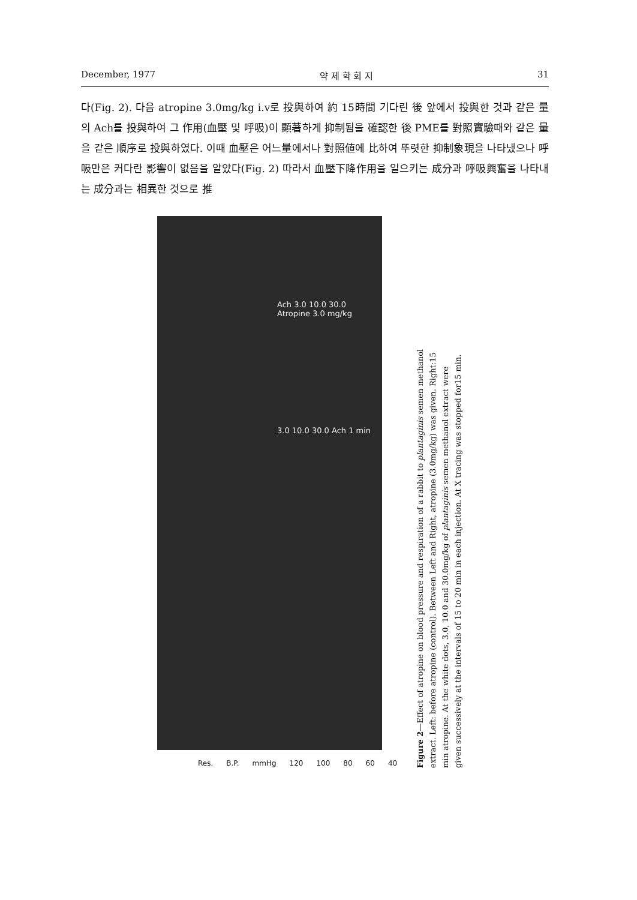December, 1977 약 제 학 회 지 31
다(Fig. 2). 다음 atropine 3.0mg/kg i.v로 投與하여 約 15時間 기다린 後 앞에서 投與한 것과 같은 量의 Ach를 投與하여 그 作用(血壓 및 呼吸)이 顯著하게 抑制됨을 確認한 後 PME를 對照實驗때와 같은 量을 같은 順序로 投與하였다. 이때 血壓은 어느量에서나 對照値에 比하여 뚜렷한 抑制象現을 나타냈으나 呼吸만은 커다란 影響이 없음을 알았다(Fig. 2) 따라서 血壓下降作用을 일으키는 成分과 呼吸興奮을 나타내는 成分과는 相異한 것으로 推
Ach 3.0 10.0 30.0 Atropine 3.0 mg/kg
3.0 10.0 30.0 Ach 1 min
Res. B.P. mmHg 120 100 80 60 40
Figure 2—Effect of atropine on blood pressure and respiration of a rabbit to plantaginis semen methanol extract. Left: before atropine (control). Between Left and Right, atropine (3.0mg/kg) was given. Right:15 min atropine. At the white dots, 3.0, 10.0 and 30.0mg/kg of plantaginis semen methanol extract were given successively at the intervals of 15 to 20 min in each injection. At X tracing was stopped for15 min.